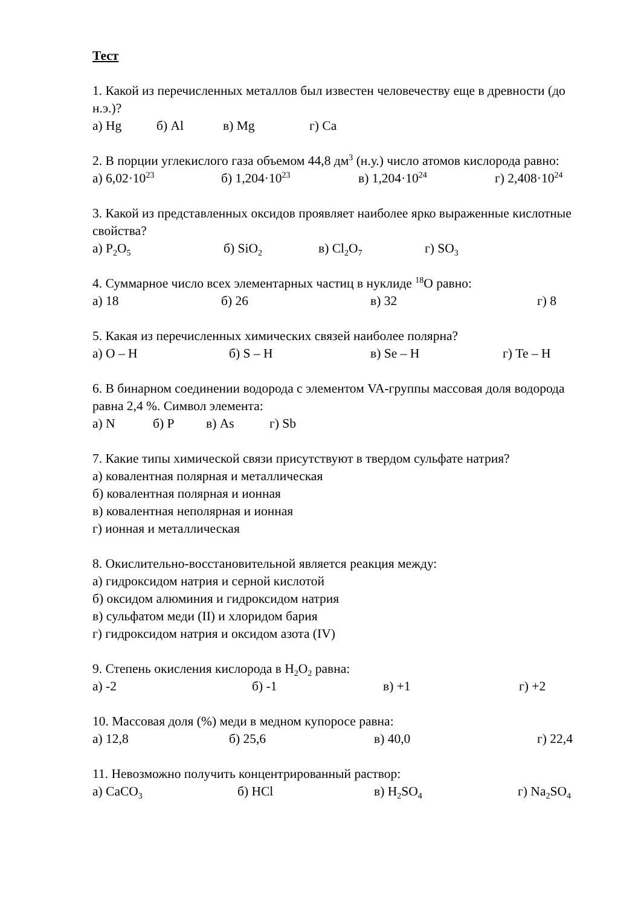Тест
1. Какой из перечисленных металлов был известен человечеству еще в древности (до н.э.)?
а) Hg б) Al в) Mg г) Ca
2. В порции углекислого газа объемом 44,8 дм<sup>3</sup> (н.у.) число атомов кислорода равно:
а) 6,02·10<sup>23</sup> б) 1,204·10<sup>23</sup> в) 1,204·10<sup>24</sup> г) 2,408·10<sup>24</sup>
3. Какой из представленных оксидов проявляет наиболее ярко выраженные кислотные свойства?
а) P<sub>2</sub>O<sub>5</sub> б) SiO<sub>2</sub> в) Cl<sub>2</sub>O<sub>7</sub> г) SO<sub>3</sub>
4. Суммарное число всех элементарных частиц в нуклиде <sup>18</sup>O равно:
а) 18 б) 26 в) 32 г) 8
5. Какая из перечисленных химических связей наиболее полярна?
а) O – H б) S – H в) Se – H г) Te – H
6. В бинарном соединении водорода с элементом VA-группы массовая доля водорода равна 2,4 %. Символ элемента:
а) N б) P в) As г) Sb
7. Какие типы химической связи присутствуют в твердом сульфате натрия?
а) ковалентная полярная и металлическая
б) ковалентная полярная и ионная
в) ковалентная неполярная и ионная
г) ионная и металлическая
8. Окислительно-восстановительной является реакция между:
а) гидроксидом натрия и серной кислотой
б) оксидом алюминия и гидроксидом натрия
в) сульфатом меди (II) и хлоридом бария
г) гидроксидом натрия и оксидом азота (IV)
9. Степень окисления кислорода в H<sub>2</sub>O<sub>2</sub> равна:
а) -2 б) -1 в) +1 г) +2
10. Массовая доля (%) меди в медном купоросе равна:
а) 12,8 б) 25,6 в) 40,0 г) 22,4
11. Невозможно получить концентрированный раствор:
а) CaCO<sub>3</sub> б) HCl в) H<sub>2</sub>SO<sub>4</sub> г) Na<sub>2</sub>SO<sub>4</sub>